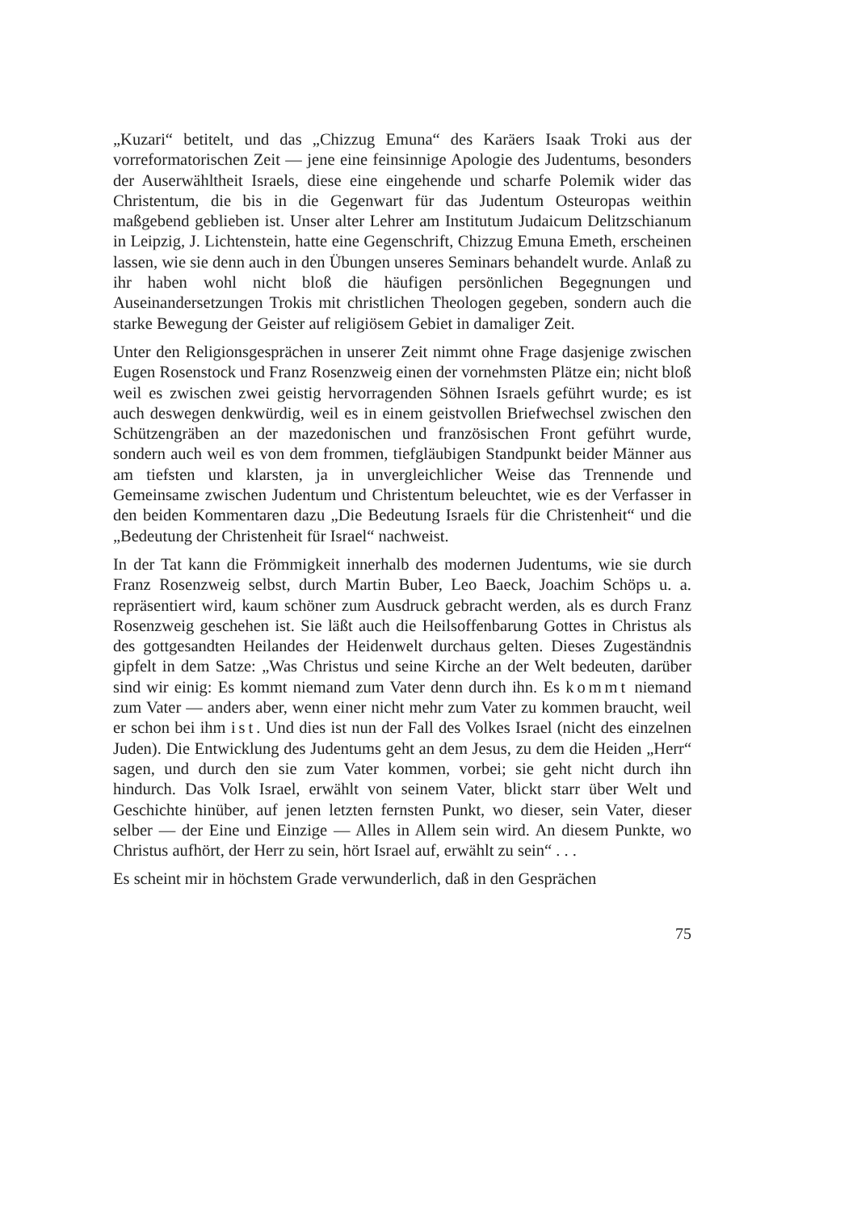„Kuzari“ betitelt, und das „Chizzug Emuna“ des Karäers Isaak Troki aus der vorreformatorischen Zeit — jene eine feinsinnige Apologie des Judentums, besonders der Auserwähltheit Israels, diese eine eingehende und scharfe Polemik wider das Christentum, die bis in die Gegenwart für das Judentum Osteuropas weithin maßgebend geblieben ist. Unser alter Lehrer am Institutum Judaicum Delitzschianum in Leipzig, J. Lichtenstein, hatte eine Gegenschrift, Chizzug Emuna Emeth, erscheinen lassen, wie sie denn auch in den Übungen unseres Seminars behandelt wurde. Anlaß zu ihr haben wohl nicht bloß die häufigen persönlichen Begegnungen und Auseinandersetzungen Trokis mit christlichen Theologen gegeben, sondern auch die starke Bewegung der Geister auf religiösem Gebiet in damaliger Zeit.
Unter den Religionsgesprächen in unserer Zeit nimmt ohne Frage dasjenige zwischen Eugen Rosenstock und Franz Rosenzweig einen der vornehmsten Plätze ein; nicht bloß weil es zwischen zwei geistig hervorragenden Söhnen Israels geführt wurde; es ist auch deswegen denkwürdig, weil es in einem geistvollen Briefwechsel zwischen den Schützengräben an der mazedonischen und französischen Front geführt wurde, sondern auch weil es von dem frommen, tiefgläubigen Standpunkt beider Männer aus am tiefsten und klarsten, ja in unvergleichlicher Weise das Trennende und Gemeinsame zwischen Judentum und Christentum beleuchtet, wie es der Verfasser in den beiden Kommentaren dazu „Die Bedeutung Israels für die Christenheit“ und die „Bedeutung der Christenheit für Israel“ nachweist.
In der Tat kann die Frömmigkeit innerhalb des modernen Judentums, wie sie durch Franz Rosenzweig selbst, durch Martin Buber, Leo Baeck, Joachim Schöps u. a. repräsentiert wird, kaum schöner zum Ausdruck gebracht werden, als es durch Franz Rosenzweig geschehen ist. Sie läßt auch die Heilsoffenbarung Gottes in Christus als des gottgesandten Heilandes der Heidenwelt durchaus gelten. Dieses Zugeständnis gipfelt in dem Satze: „Was Christus und seine Kirche an der Welt bedeuten, darüber sind wir einig: Es kommt niemand zum Vater denn durch ihn. Es kommt niemand zum Vater — anders aber, wenn einer nicht mehr zum Vater zu kommen braucht, weil er schon bei ihm ist. Und dies ist nun der Fall des Volkes Israel (nicht des einzelnen Juden). Die Entwicklung des Judentums geht an dem Jesus, zu dem die Heiden „Herr“ sagen, und durch den sie zum Vater kommen, vorbei; sie geht nicht durch ihn hindurch. Das Volk Israel, erwählt von seinem Vater, blickt starr über Welt und Geschichte hinüber, auf jenen letzten fernsten Punkt, wo dieser, sein Vater, dieser selber — der Eine und Einzige — Alles in Allem sein wird. An diesem Punkte, wo Christus aufhört, der Herr zu sein, hört Israel auf, erwählt zu sein“ . . .
Es scheint mir in höchstem Grade verwunderlich, daß in den Gesprächen
75